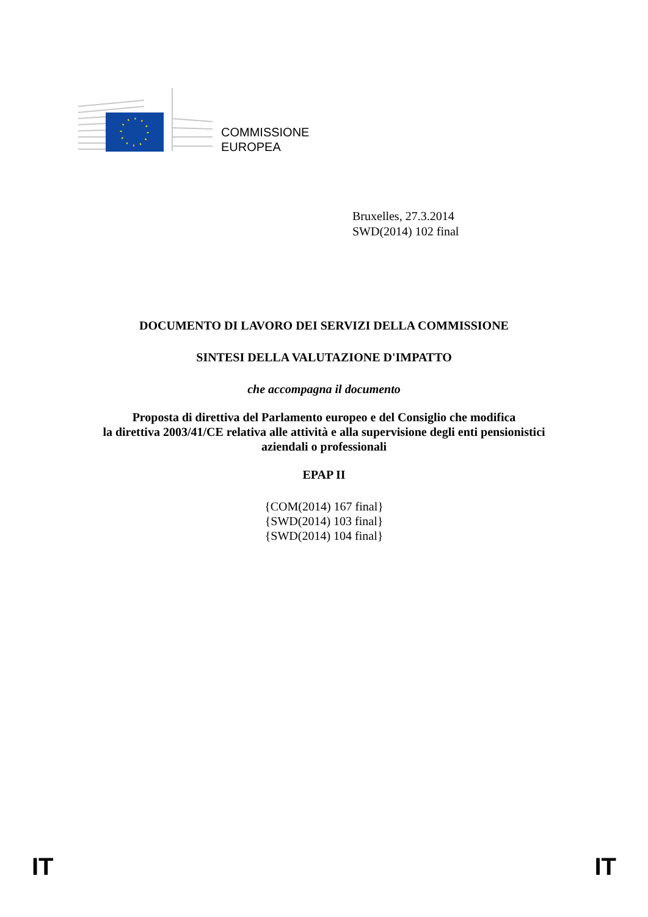COMMISSIONE
EUROPEA
Bruxelles, 27.3.2014
SWD(2014) 102 final
DOCUMENTO DI LAVORO DEI SERVIZI DELLA COMMISSIONE
SINTESI DELLA VALUTAZIONE D'IMPATTO
che accompagna il documento
Proposta di direttiva del Parlamento europeo e del Consiglio che modifica
la direttiva 2003/41/CE relativa alle attività e alla supervisione degli enti pensionistici
aziendali o professionali
EPAP II
{COM(2014) 167 final}
{SWD(2014) 103 final}
{SWD(2014) 104 final}
IT IT